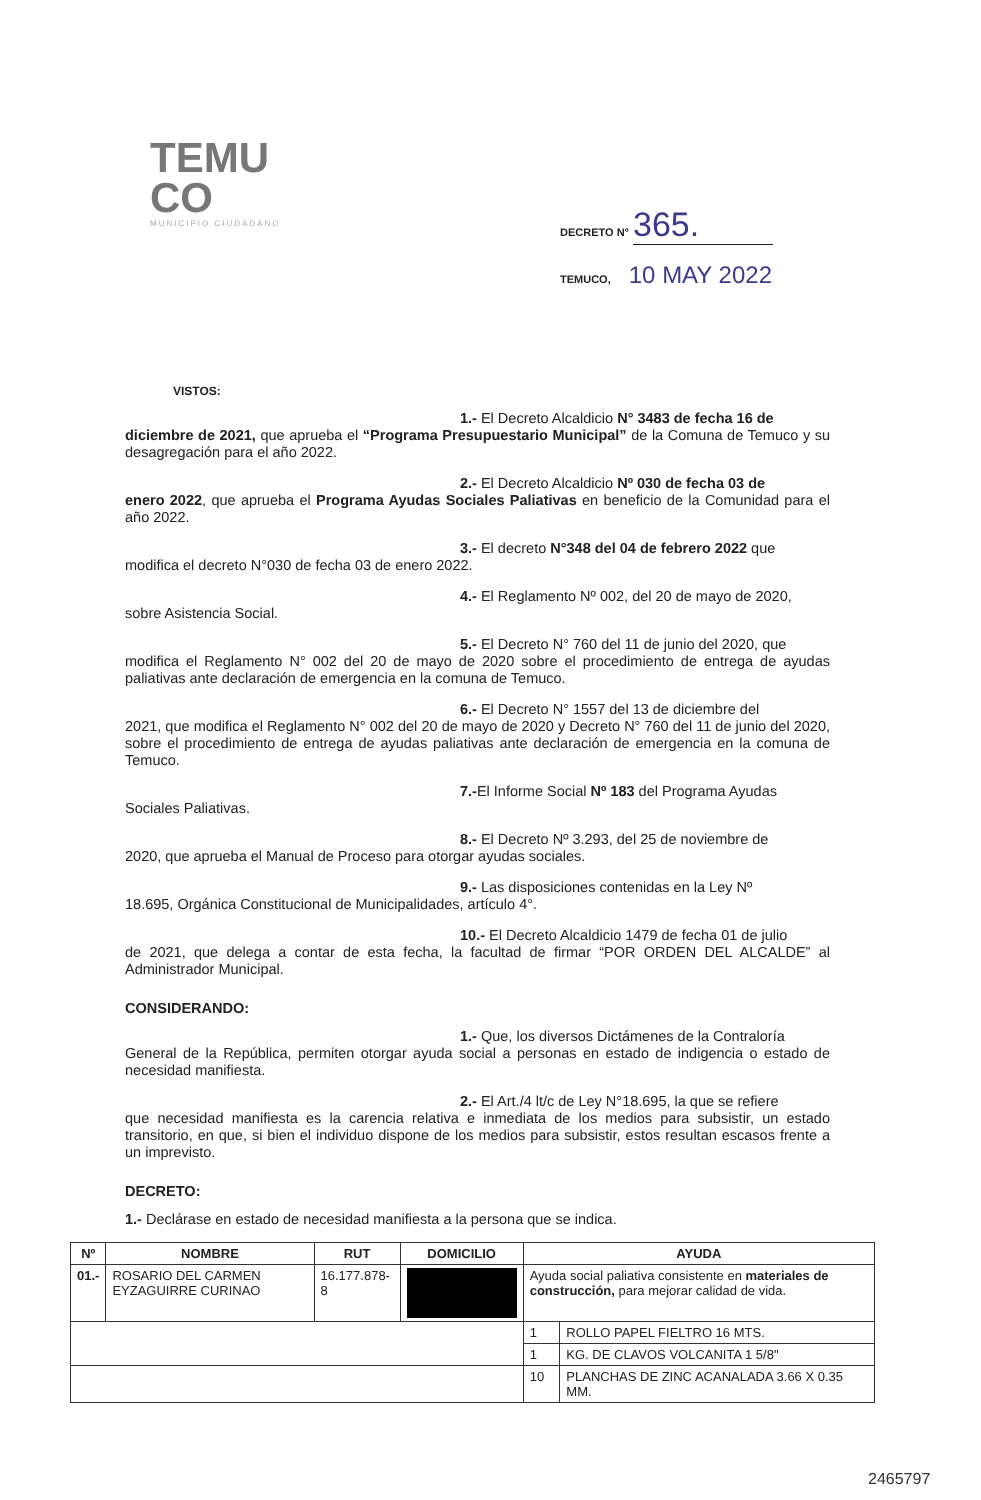TEMU
CO
MUNICIPIO CIUDADANO
DECRETO N° 365.
TEMUCO, 10 MAY 2022
VISTOS:
1.- El Decreto Alcaldicio N° 3483 de fecha 16 de
diciembre de 2021, que aprueba el “Programa Presupuestario Municipal” de la Comuna de Temuco y su desagregación para el año 2022.
2.- El Decreto Alcaldicio Nº 030 de fecha 03 de
enero 2022, que aprueba el Programa Ayudas Sociales Paliativas en beneficio de la Comunidad para el año 2022.
3.- El decreto N°348 del 04 de febrero 2022 que
modifica el decreto N°030 de fecha 03 de enero 2022.
4.- El Reglamento Nº 002, del 20 de mayo de 2020,
sobre Asistencia Social.
5.- El Decreto N° 760 del 11 de junio del 2020, que
modifica el Reglamento N° 002 del 20 de mayo de 2020 sobre el procedimiento de entrega de ayudas paliativas ante declaración de emergencia en la comuna de Temuco.
6.- El Decreto N° 1557 del 13 de diciembre del
2021, que modifica el Reglamento N° 002 del 20 de mayo de 2020 y Decreto N° 760 del 11 de junio del 2020, sobre el procedimiento de entrega de ayudas paliativas ante declaración de emergencia en la comuna de Temuco.
7.-El Informe Social Nº 183 del Programa Ayudas
Sociales Paliativas.
8.- El Decreto Nº 3.293, del 25 de noviembre de
2020, que aprueba el Manual de Proceso para otorgar ayudas sociales.
9.- Las disposiciones contenidas en la Ley Nº
18.695, Orgánica Constitucional de Municipalidades, artículo 4°.
10.- El Decreto Alcaldicio 1479 de fecha 01 de julio
de 2021, que delega a contar de esta fecha, la facultad de firmar “POR ORDEN DEL ALCALDE” al Administrador Municipal.
CONSIDERANDO:
1.- Que, los diversos Dictámenes de la Contraloría
General de la República, permiten otorgar ayuda social a personas en estado de indigencia o estado de necesidad manifiesta.
2.- El Art./4 lt/c de Ley N°18.695, la que se refiere
que necesidad manifiesta es la carencia relativa e inmediata de los medios para subsistir, un estado transitorio, en que, si bien el individuo dispone de los medios para subsistir, estos resultan escasos frente a un imprevisto.
DECRETO:
1.- Declárase en estado de necesidad manifiesta a la persona que se indica.
| Nº | NOMBRE | RUT | DOMICILIO | AYUDA | |
| --- | --- | --- | --- | --- | --- |
| 01.- | ROSARIO DEL CARMEN EYZAGUIRRE CURINAO | 16.177.878-8 | | Ayuda social paliativa consistente en materiales de construcción, para mejorar calidad de vida. | |
| | | | | 1 | ROLLO PAPEL FIELTRO 16 MTS. |
| | | | | 1 | KG. DE CLAVOS VOLCANITA 1 5/8" |
| | | | | 10 | PLANCHAS DE ZINC ACANALADA 3.66 X 0.35 MM. |
2465797